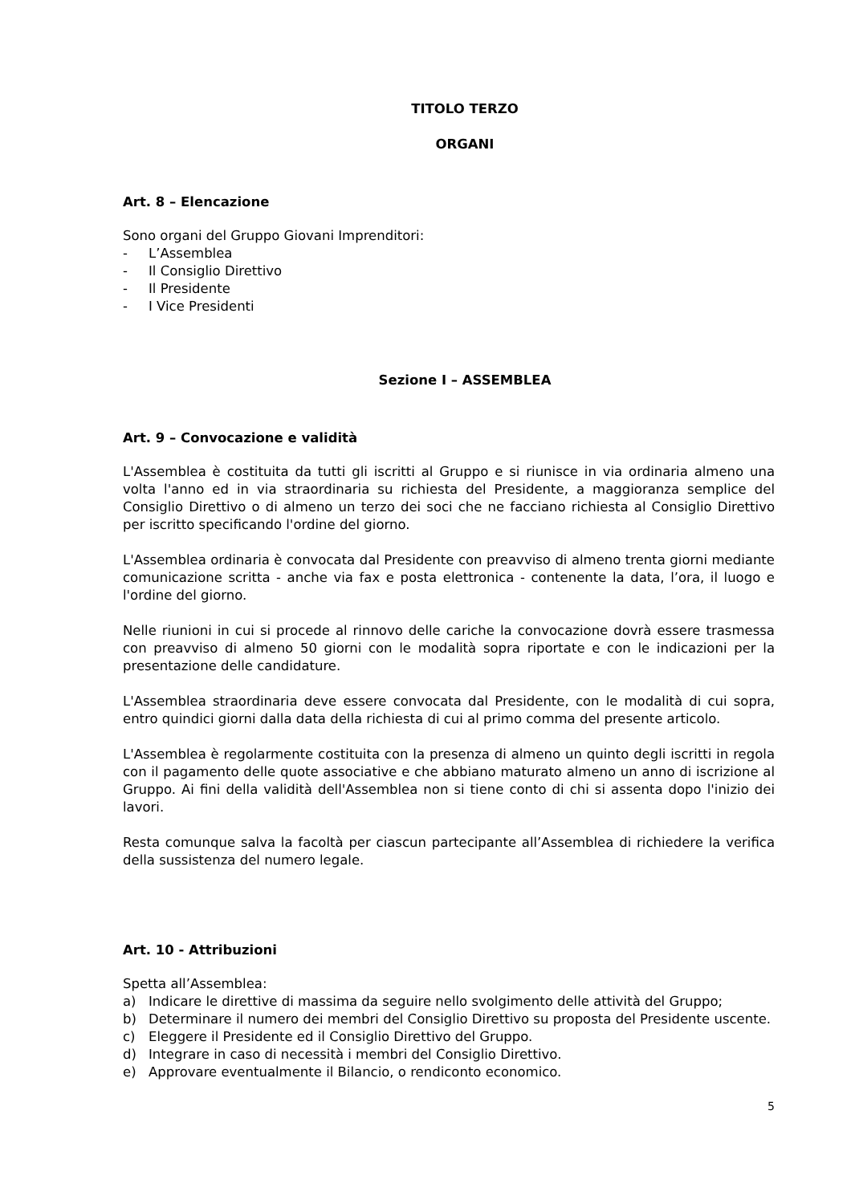TITOLO TERZO
ORGANI
Art. 8 – Elencazione
Sono organi del Gruppo Giovani Imprenditori:
- L’Assemblea
- Il Consiglio Direttivo
- Il Presidente
- I Vice Presidenti
Sezione I – ASSEMBLEA
Art. 9 – Convocazione e validità
L'Assemblea è costituita da tutti gli iscritti al Gruppo e si riunisce in via ordinaria almeno una volta l'anno ed in via straordinaria su richiesta del Presidente, a maggioranza semplice del Consiglio Direttivo o di almeno un terzo dei soci che ne facciano richiesta al Consiglio Direttivo per iscritto specificando l'ordine del giorno.
L'Assemblea ordinaria è convocata dal Presidente con preavviso di almeno trenta giorni mediante comunicazione scritta - anche via fax e posta elettronica - contenente la data, l’ora, il luogo e l'ordine del giorno.
Nelle riunioni in cui si procede al rinnovo delle cariche la convocazione dovrà essere trasmessa con preavviso di almeno 50 giorni con le modalità sopra riportate e con le indicazioni per la presentazione delle candidature.
L'Assemblea straordinaria deve essere convocata dal Presidente, con le modalità di cui sopra, entro quindici giorni dalla data della richiesta di cui al primo comma del presente articolo.
L'Assemblea è regolarmente costituita con la presenza di almeno un quinto degli iscritti in regola con il pagamento delle quote associative e che abbiano maturato almeno un anno di iscrizione al Gruppo. Ai fini della validità dell'Assemblea non si tiene conto di chi si assenta dopo l'inizio dei lavori.
Resta comunque salva la facoltà per ciascun partecipante all’Assemblea di richiedere la verifica della sussistenza del numero legale.
Art. 10 - Attribuzioni
Spetta all’Assemblea:
a) Indicare le direttive di massima da seguire nello svolgimento delle attività del Gruppo;
b) Determinare il numero dei membri del Consiglio Direttivo su proposta del Presidente uscente.
c) Eleggere il Presidente ed il Consiglio Direttivo del Gruppo.
d) Integrare in caso di necessità i membri del Consiglio Direttivo.
e) Approvare eventualmente il Bilancio, o rendiconto economico.
5